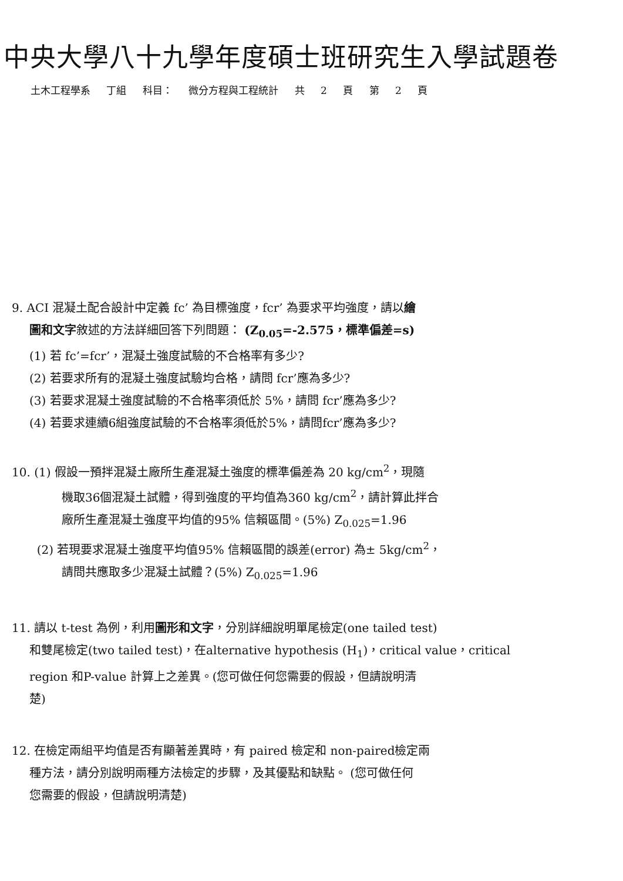中央大學八十九學年度碩士班研究生入學試題卷
土木工程學系 丁組 科目： 微分方程與工程統計 共 2 頁 第 2 頁
9. ACI 混凝土配合設計中定義 fc’ 為目標強度，fcr’ 為要求平均強度，請以繪
圖和文字敘述的方法詳細回答下列問題： (Z<sub>0.05</sub>=-2.575，標準偏差=s)
(1) 若 fc’=fcr’，混凝土強度試驗的不合格率有多少?
(2) 若要求所有的混凝土強度試驗均合格，請問 fcr’應為多少?
(3) 若要求混凝土強度試驗的不合格率須低於 5%，請問 fcr’應為多少?
(4) 若要求連續6組強度試驗的不合格率須低於5%，請問fcr’應為多少?
10. (1) 假設一預拌混凝土廠所生產混凝土強度的標準偏差為 20 kg/cm<sup>2</sup>，現隨
機取36個混凝土試體，得到強度的平均值為360 kg/cm<sup>2</sup>，請計算此拌合
廠所生產混凝土強度平均值的95% 信賴區間。(5%) Z<sub>0.025</sub>=1.96
(2) 若現要求混凝土強度平均值95% 信賴區間的誤差(error) 為± 5kg/cm<sup>2</sup>，
請問共應取多少混凝土試體？(5%) Z<sub>0.025</sub>=1.96
11. 請以 t-test 為例，利用圖形和文字，分別詳細說明單尾檢定(one tailed test)
和雙尾檢定(two tailed test)，在alternative hypothesis (H<sub>1</sub>)，critical value，critical
region 和P-value 計算上之差異。(您可做任何您需要的假設，但請說明清
楚)
12. 在檢定兩組平均值是否有顯著差異時，有 paired 檢定和 non-paired檢定兩
種方法，請分別說明兩種方法檢定的步驟，及其優點和缺點。 (您可做任何
您需要的假設，但請說明清楚)